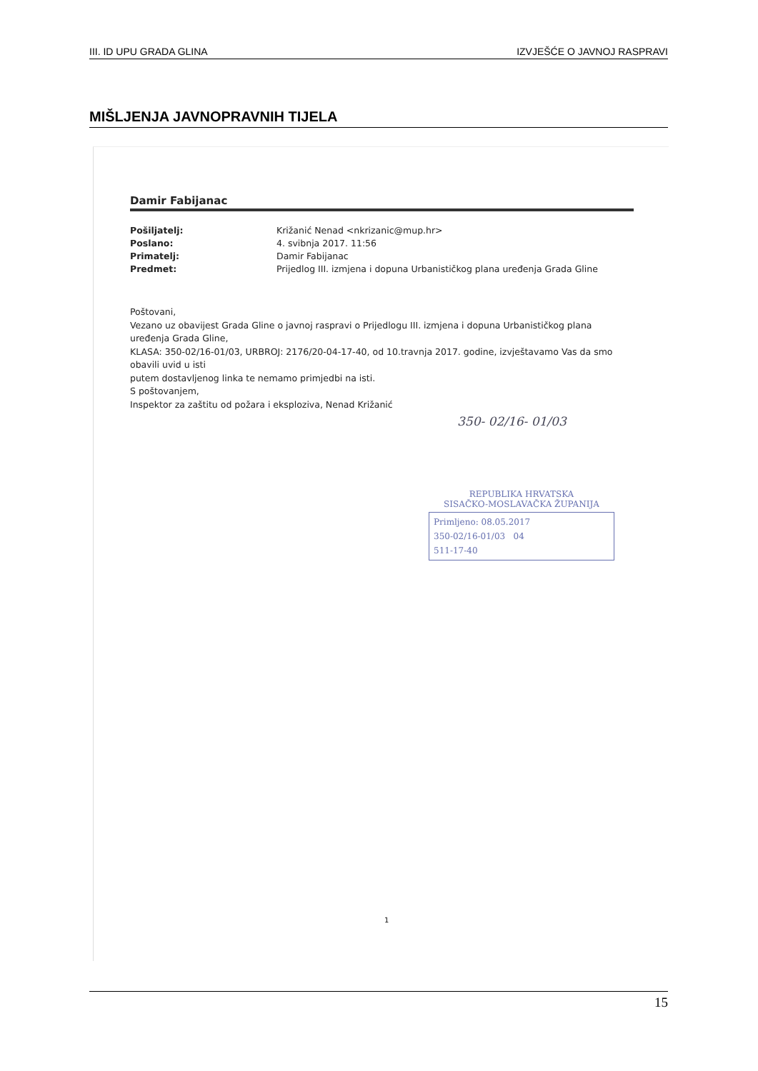III. ID UPU GRADA GLINA IZVJEŠĆE O JAVNOJ RASPRAVI
MIŠLJENJA JAVNOPRAVNIH TIJELA
Damir Fabijanac
Pošiljatelj: Križanić Nenad <nkrizanic@mup.hr> Poslano: 4. svibnja 2017. 11:56 Primatelj: Damir Fabijanac Predmet: Prijedlog III. izmjena i dopuna Urbanističkog plana uređenja Grada Gline
Poštovani,
Vezano uz obavijest Grada Gline o javnoj raspravi o Prijedlogu III. izmjena i dopuna Urbanističkog plana uređenja Grada Gline,
KLASA: 350-02/16-01/03, URBROJ: 2176/20-04-17-40, od 10.travnja 2017. godine, izvještavamo Vas da smo obavili uvid u isti
putem dostavljenog linka te nemamo primjedbi na isti.
S poštovanjem,
Inspektor za zaštitu od požara i eksploziva, Nenad Križanić
350- 02/16- 01/03
REPUBLIKA HRVATSKA
SISAČKO-MOSLAVAČKA ŽUPANIJA
Primljeno: 08.05.2017
350-02/16-01/03 04
511-17-40
1
15